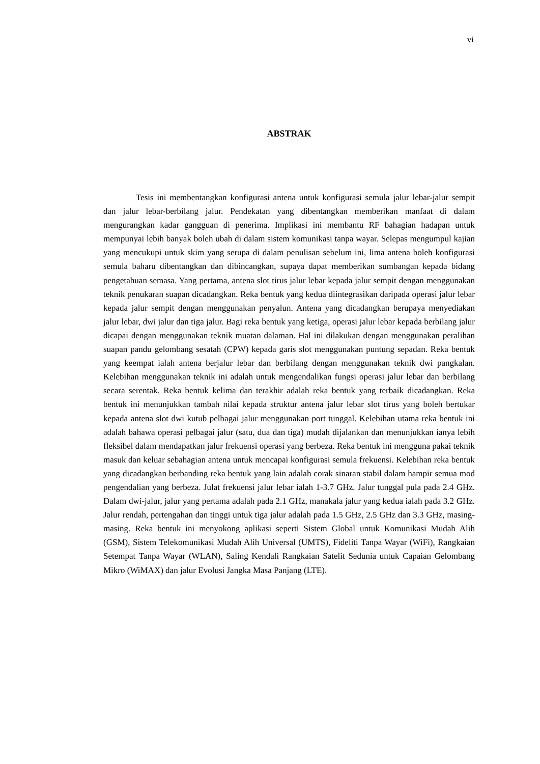vi
ABSTRAK
Tesis ini membentangkan konfigurasi antena untuk konfigurasi semula jalur lebar-jalur sempit dan jalur lebar-berbilang jalur. Pendekatan yang dibentangkan memberikan manfaat di dalam mengurangkan kadar gangguan di penerima. Implikasi ini membantu RF bahagian hadapan untuk mempunyai lebih banyak boleh ubah di dalam sistem komunikasi tanpa wayar. Selepas mengumpul kajian yang mencukupi untuk skim yang serupa di dalam penulisan sebelum ini, lima antena boleh konfigurasi semula baharu dibentangkan dan dibincangkan, supaya dapat memberikan sumbangan kepada bidang pengetahuan semasa. Yang pertama, antena slot tirus jalur lebar kepada jalur sempit dengan menggunakan teknik penukaran suapan dicadangkan. Reka bentuk yang kedua diintegrasikan daripada operasi jalur lebar kepada jalur sempit dengan menggunakan penyalun. Antena yang dicadangkan berupaya menyediakan jalur lebar, dwi jalur dan tiga jalur. Bagi reka bentuk yang ketiga, operasi jalur lebar kepada berbilang jalur dicapai dengan menggunakan teknik muatan dalaman. Hal ini dilakukan dengan menggunakan peralihan suapan pandu gelombang sesatah (CPW) kepada garis slot menggunakan puntung sepadan. Reka bentuk yang keempat ialah antena berjalur lebar dan berbilang dengan menggunakan teknik dwi pangkalan. Kelebihan menggunakan teknik ini adalah untuk mengendalikan fungsi operasi jalur lebar dan berbilang secara serentak. Reka bentuk kelima dan terakhir adalah reka bentuk yang terbaik dicadangkan. Reka bentuk ini menunjukkan tambah nilai kepada struktur antena jalur lebar slot tirus yang boleh bertukar kepada antena slot dwi kutub pelbagai jalur menggunakan port tunggal. Kelebihan utama reka bentuk ini adalah bahawa operasi pelbagai jalur (satu, dua dan tiga) mudah dijalankan dan menunjukkan ianya lebih fleksibel dalam mendapatkan jalur frekuensi operasi yang berbeza. Reka bentuk ini mengguna pakai teknik masuk dan keluar sebahagian antena untuk mencapai konfigurasi semula frekuensi. Kelebihan reka bentuk yang dicadangkan berbanding reka bentuk yang lain adalah corak sinaran stabil dalam hampir semua mod pengendalian yang berbeza. Julat frekuensi jalur lebar ialah 1-3.7 GHz. Jalur tunggal pula pada 2.4 GHz. Dalam dwi-jalur, jalur yang pertama adalah pada 2.1 GHz, manakala jalur yang kedua ialah pada 3.2 GHz. Jalur rendah, pertengahan dan tinggi untuk tiga jalur adalah pada 1.5 GHz, 2.5 GHz dan 3.3 GHz, masing-masing. Reka bentuk ini menyokong aplikasi seperti Sistem Global untuk Komunikasi Mudah Alih (GSM), Sistem Telekomunikasi Mudah Alih Universal (UMTS), Fideliti Tanpa Wayar (WiFi), Rangkaian Setempat Tanpa Wayar (WLAN), Saling Kendali Rangkaian Satelit Sedunia untuk Capaian Gelombang Mikro (WiMAX) dan jalur Evolusi Jangka Masa Panjang (LTE).